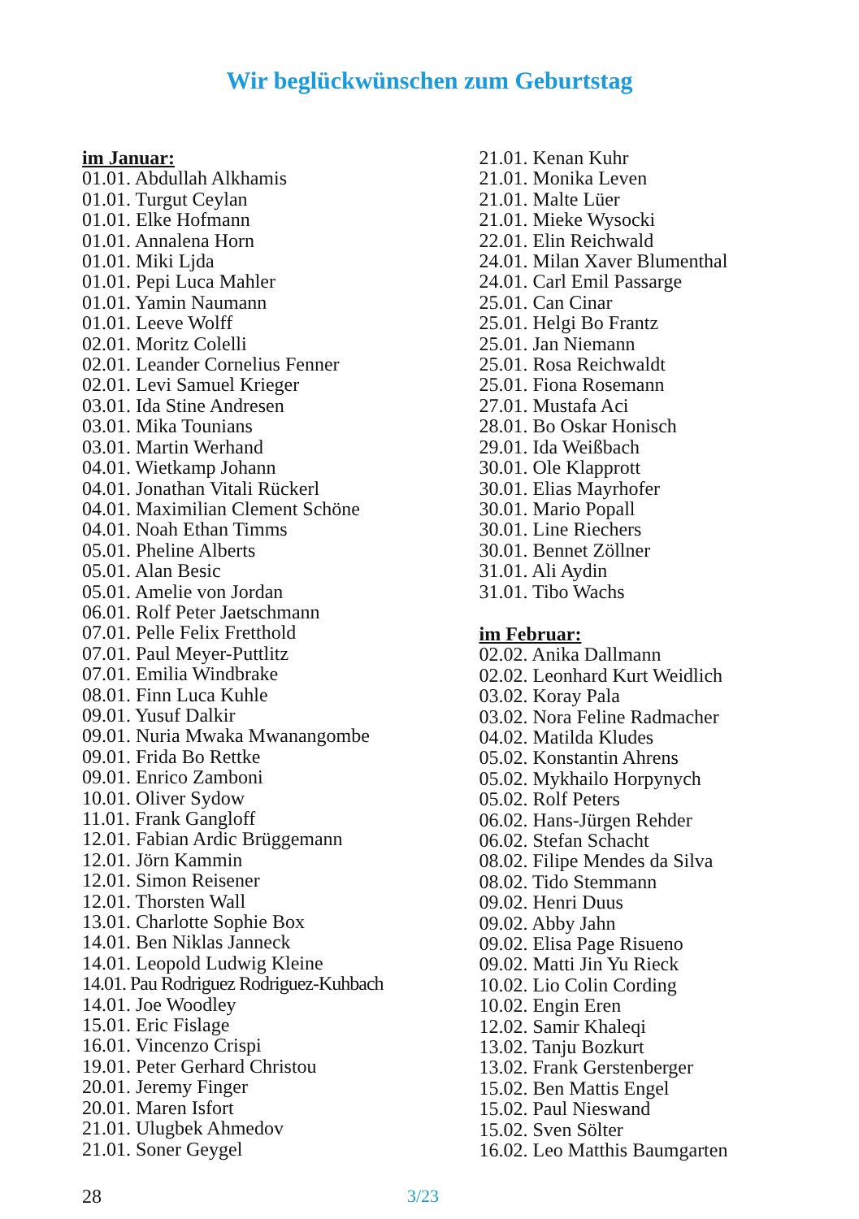Wir beglückwünschen zum Geburtstag
im Januar:
01.01. Abdullah Alkhamis
01.01. Turgut Ceylan
01.01. Elke Hofmann
01.01. Annalena Horn
01.01. Miki Ljda
01.01. Pepi Luca Mahler
01.01. Yamin Naumann
01.01. Leeve Wolff
02.01. Moritz Colelli
02.01. Leander Cornelius Fenner
02.01. Levi Samuel Krieger
03.01. Ida Stine Andresen
03.01. Mika Tounians
03.01. Martin Werhand
04.01. Wietkamp Johann
04.01. Jonathan Vitali Rückerl
04.01. Maximilian Clement Schöne
04.01. Noah Ethan Timms
05.01. Pheline Alberts
05.01. Alan Besic
05.01. Amelie von Jordan
06.01. Rolf Peter Jaetschmann
07.01. Pelle Felix Fretthold
07.01. Paul Meyer-Puttlitz
07.01. Emilia Windbrake
08.01. Finn Luca Kuhle
09.01. Yusuf Dalkir
09.01. Nuria Mwaka Mwanangombe
09.01. Frida Bo Rettke
09.01. Enrico Zamboni
10.01. Oliver Sydow
11.01. Frank Gangloff
12.01. Fabian Ardic Brüggemann
12.01. Jörn Kammin
12.01. Simon Reisener
12.01. Thorsten Wall
13.01. Charlotte Sophie Box
14.01. Ben Niklas Janneck
14.01. Leopold Ludwig Kleine
14.01. Pau Rodriguez Rodriguez-Kuhbach
14.01. Joe Woodley
15.01. Eric Fislage
16.01. Vincenzo Crispi
19.01. Peter Gerhard Christou
20.01. Jeremy Finger
20.01. Maren Isfort
21.01. Ulugbek Ahmedov
21.01. Soner Geygel
21.01. Kenan Kuhr
21.01. Monika Leven
21.01. Malte Lüer
21.01. Mieke Wysocki
22.01. Elin Reichwald
24.01. Milan Xaver Blumenthal
24.01. Carl Emil Passarge
25.01. Can Cinar
25.01. Helgi Bo Frantz
25.01. Jan Niemann
25.01. Rosa Reichwaldt
25.01. Fiona Rosemann
27.01. Mustafa Aci
28.01. Bo Oskar Honisch
29.01. Ida Weißbach
30.01. Ole Klapprott
30.01. Elias Mayrhofer
30.01. Mario Popall
30.01. Line Riechers
30.01. Bennet Zöllner
31.01. Ali Aydin
31.01. Tibo Wachs
im Februar:
02.02. Anika Dallmann
02.02. Leonhard Kurt Weidlich
03.02. Koray Pala
03.02. Nora Feline Radmacher
04.02. Matilda Kludes
05.02. Konstantin Ahrens
05.02. Mykhailo Horpynych
05.02. Rolf Peters
06.02. Hans-Jürgen Rehder
06.02. Stefan Schacht
08.02. Filipe Mendes da Silva
08.02. Tido Stemmann
09.02. Henri Duus
09.02. Abby Jahn
09.02. Elisa Page Risueno
09.02. Matti Jin Yu Rieck
10.02. Lio Colin Cording
10.02. Engin Eren
12.02. Samir Khaleqi
13.02. Tanju Bozkurt
13.02. Frank Gerstenberger
15.02. Ben Mattis Engel
15.02. Paul Nieswand
15.02. Sven Sölter
16.02. Leo Matthis Baumgarten
28 3/23